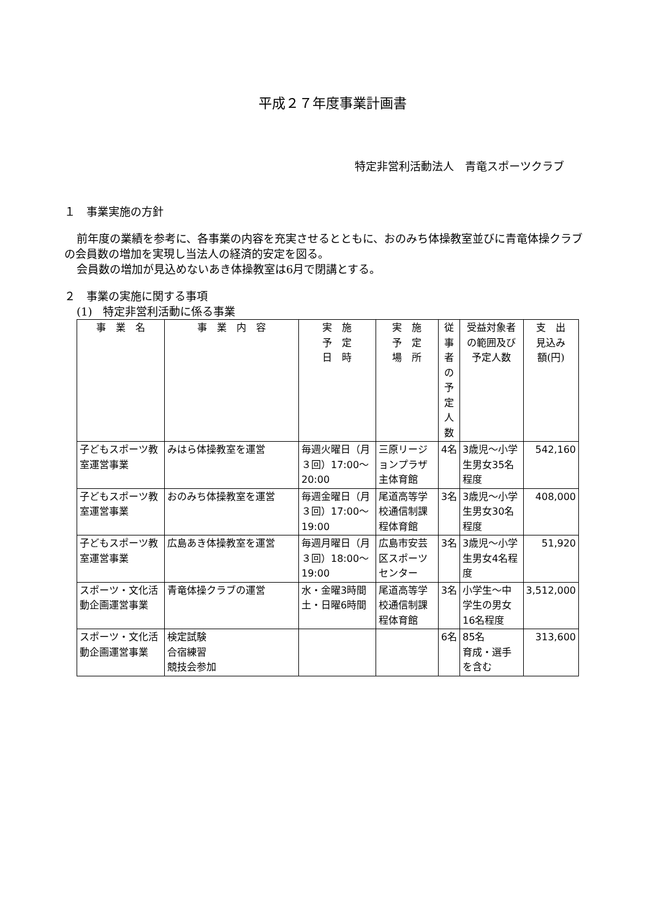平成２７年度事業計画書
特定非営利活動法人　青竜スポーツクラブ
１　事業実施の方針
前年度の業績を参考に、各事業の内容を充実させるとともに、おのみち体操教室並びに青竜体操クラブの会員数の増加を実現し当法人の経済的安定を図る。
会員数の増加が見込めないあき体操教室は6月で閉講とする。
２　事業の実施に関する事項
(1)　特定非営利活動に係る事業
| 事 業 名 | 事 業 内 容 | 実 施 予 定 日 時 | 実 施 予 定 場 所 | 従事者 の予定 人数 | 受益対象者 の範囲及び 予定人数 | 支 出 見込み 額(円) |
| --- | --- | --- | --- | --- | --- | --- |
| 子どもスポーツ教室運営事業 | みはら体操教室を運営 | 毎週火曜日（月３回）17:00～20:00 | 三原リージョンプラザ主体育館 | 4名 | 3歳児～小学生男女35名程度 | 542,160 |
| 子どもスポーツ教室運営事業 | おのみち体操教室を運営 | 毎週金曜日（月３回）17:00～19:00 | 尾道高等学校通信制課程体育館 | 3名 | 3歳児～小学生男女30名程度 | 408,000 |
| 子どもスポーツ教室運営事業 | 広島あき体操教室を運営 | 毎週月曜日（月３回）18:00～19:00 | 広島市安芸区スポーツセンター | 3名 | 3歳児～小学生男女4名程度 | 51,920 |
| スポーツ・文化活動企画運営事業 | 青竜体操クラブの運営 | 水・金曜3時間 土・日曜6時間 | 尾道高等学校通信制課程体育館 | 3名 | 小学生～中学生の男女16名程度 | 3,512,000 |
| スポーツ・文化活動企画運営事業 | 検定試験 合宿練習 競技会参加 | | | 6名 | 85名 育成・選手を含む | 313,600 |